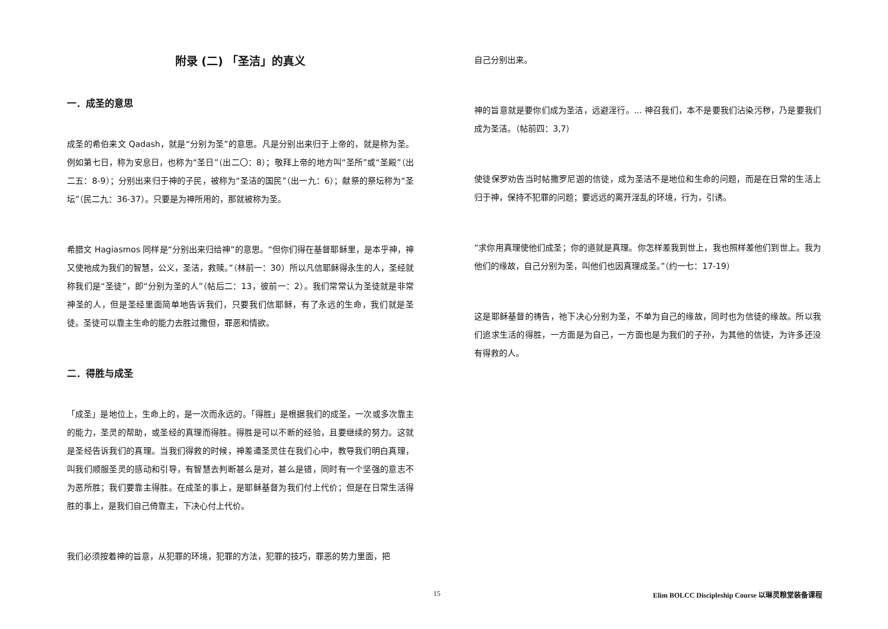附录 (二) 「圣洁」的真义
一．成圣的意思
成圣的希伯来文 Qadash，就是“分别为圣”的意思。凡是分别出来归于上帝的，就是称为圣。例如第七日，称为安息日，也称为“圣日”（出二〇：8）；敬拜上帝的地方叫“圣所”或“圣殿”（出二五：8-9）；分别出来归于神的子民，被称为“圣洁的国民”（出一九：6）；献祭的祭坛称为“圣坛”（民二九：36-37）。只要是为神所用的，那就被称为圣。
希腊文 Hagiasmos 同样是“分别出来归给神”的意思。“但你们得在基督耶稣里，是本乎神，神又使祂成为我们的智慧，公义，圣洁，救赎。”（林前一：30）所以凡信耶稣得永生的人，圣经就称我们是“圣徒”，即“分别为圣的人”（帖后二：13，彼前一：2）。我们常常认为圣徒就是非常神圣的人，但是圣经里面简单地告诉我们，只要我们信耶稣，有了永远的生命，我们就是圣徒。圣徒可以靠主生命的能力去胜过撒但，罪恶和情欲。
二．得胜与成圣
「成圣」是地位上，生命上的，是一次而永远的。「得胜」是根据我们的成圣，一次或多次靠主的能力，圣灵的帮助，或圣经的真理而得胜。得胜是可以不断的经验，且要继续的努力。这就是圣经告诉我们的真理。当我们得救的时候，神差遣圣灵住在我们心中，教导我们明白真理，叫我们顺服圣灵的感动和引导，有智慧去判断甚么是对，甚么是错，同时有一个坚强的意志不为恶所胜；我们要靠主得胜。在成圣的事上，是耶稣基督为我们付上代价；但是在日常生活得胜的事上，是我们自己倚靠主，下决心付上代价。
我们必须按着神的旨意，从犯罪的环境，犯罪的方法，犯罪的技巧，罪恶的势力里面，把
自己分别出来。
神的旨意就是要你们成为圣洁，远避淫行。... 神召我们，本不是要我们沾染污秽，乃是要我们成为圣洁。（帖前四：3,7）
使徒保罗劝告当时帖撒罗尼迦的信徒，成为圣洁不是地位和生命的问题，而是在日常的生活上归于神，保持不犯罪的问题；要远远的离开淫乱的环境，行为，引诱。
“求你用真理使他们成圣；你的道就是真理。你怎样差我到世上，我也照样差他们到世上。我为他们的缘故，自己分别为圣，叫他们也因真理成圣。”（约一七：17-19）
这是耶稣基督的祷告，祂下决心分别为圣，不单为自己的缘故，同时也为信徒的缘故。所以我们追求生活的得胜，一方面是为自己，一方面也是为我们的子孙，为其他的信徒，为许多还没有得救的人。
15 Elim BOLCC Discipleship Course 以琳灵粮堂装备课程